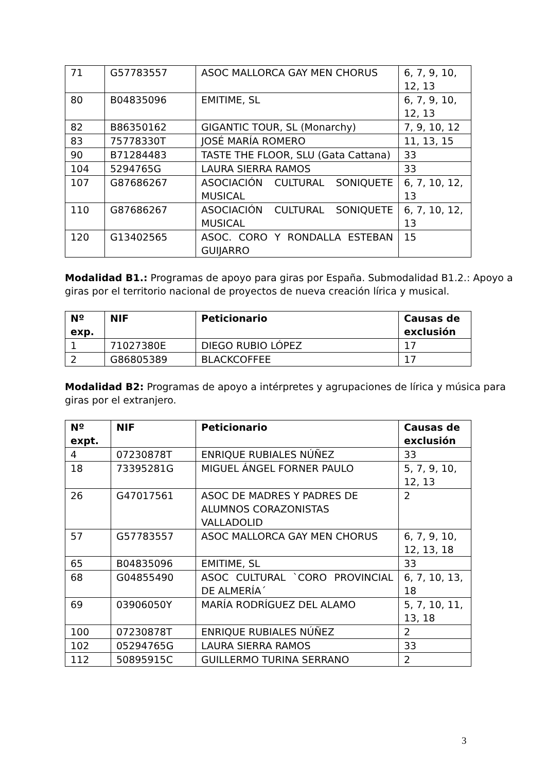| 71 | G57783557 | ASOC MALLORCA GAY MEN CHORUS | 6, 7, 9, 10, 12, 13 |
| 80 | B04835096 | EMITIME, SL | 6, 7, 9, 10, 12, 13 |
| 82 | B86350162 | GIGANTIC TOUR, SL (Monarchy) | 7, 9, 10, 12 |
| 83 | 75778330T | JOSÉ MARÍA ROMERO | 11, 13, 15 |
| 90 | B71284483 | TASTE THE FLOOR, SLU (Gata Cattana) | 33 |
| 104 | 5294765G | LAURA SIERRA RAMOS | 33 |
| 107 | G87686267 | ASOCIACIÓN CULTURAL SONIQUETE MUSICAL | 6, 7, 10, 12, 13 |
| 110 | G87686267 | ASOCIACIÓN CULTURAL SONIQUETE MUSICAL | 6, 7, 10, 12, 13 |
| 120 | G13402565 | ASOC. CORO Y RONDALLA ESTEBAN GUIJARRO | 15 |
Modalidad B1.: Programas de apoyo para giras por España. Submodalidad B1.2.: Apoyo a giras por el territorio nacional de proyectos de nueva creación lírica y musical.
| Nº exp. | NIF | Peticionario | Causas de exclusión |
| --- | --- | --- | --- |
| 1 | 71027380E | DIEGO RUBIO LÓPEZ | 17 |
| 2 | G86805389 | BLACKCOFFEE | 17 |
Modalidad B2: Programas de apoyo a intérpretes y agrupaciones de lírica y música para giras por el extranjero.
| Nº expt. | NIF | Peticionario | Causas de exclusión |
| --- | --- | --- | --- |
| 4 | 07230878T | ENRIQUE RUBIALES NÚÑEZ | 33 |
| 18 | 73395281G | MIGUEL ÁNGEL FORNER PAULO | 5, 7, 9, 10, 12, 13 |
| 26 | G47017561 | ASOC DE MADRES Y PADRES DE ALUMNOS CORAZONISTAS VALLADOLID | 2 |
| 57 | G57783557 | ASOC MALLORCA GAY MEN CHORUS | 6, 7, 9, 10, 12, 13, 18 |
| 65 | B04835096 | EMITIME, SL | 33 |
| 68 | G04855490 | ASOC CULTURAL `CORO PROVINCIAL DE ALMERÍA´ | 6, 7, 10, 13, 18 |
| 69 | 03906050Y | MARÍA RODRÍGUEZ DEL ALAMO | 5, 7, 10, 11, 13, 18 |
| 100 | 07230878T | ENRIQUE RUBIALES NÚÑEZ | 2 |
| 102 | 05294765G | LAURA SIERRA RAMOS | 33 |
| 112 | 50895915C | GUILLERMO TURINA SERRANO | 2 |
3